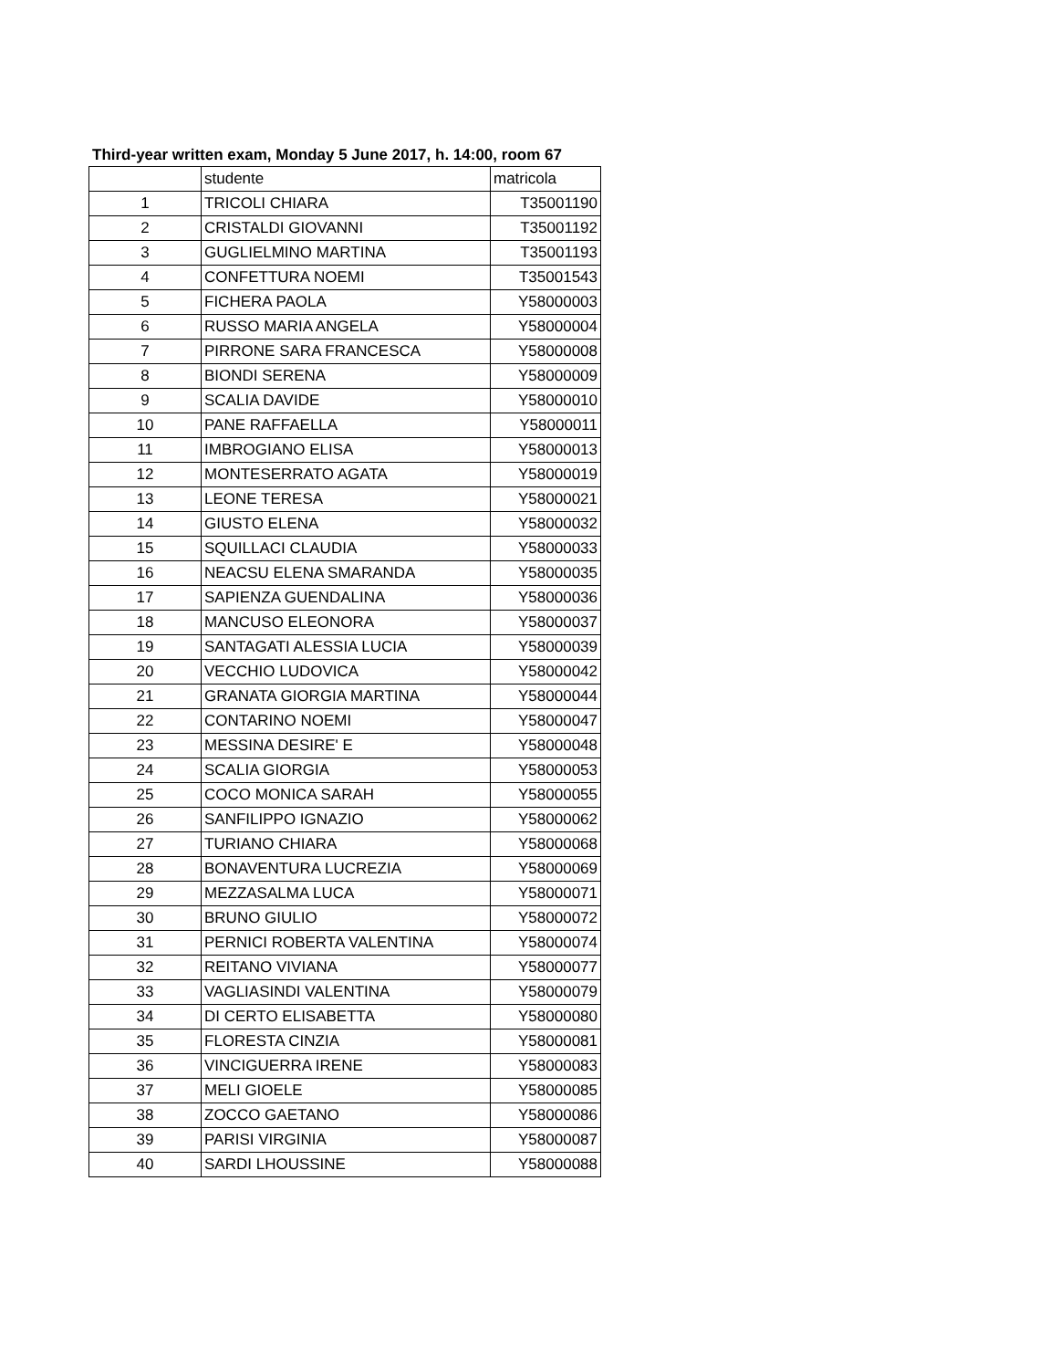Third-year written exam, Monday 5 June 2017, h. 14:00, room 67
| | studente | matricola |
| --- | --- | --- |
| 1 | TRICOLI CHIARA | T35001190 |
| 2 | CRISTALDI GIOVANNI | T35001192 |
| 3 | GUGLIELMINO MARTINA | T35001193 |
| 4 | CONFETTURA NOEMI | T35001543 |
| 5 | FICHERA PAOLA | Y58000003 |
| 6 | RUSSO MARIA ANGELA | Y58000004 |
| 7 | PIRRONE SARA FRANCESCA | Y58000008 |
| 8 | BIONDI SERENA | Y58000009 |
| 9 | SCALIA DAVIDE | Y58000010 |
| 10 | PANE RAFFAELLA | Y58000011 |
| 11 | IMBROGIANO ELISA | Y58000013 |
| 12 | MONTESERRATO AGATA | Y58000019 |
| 13 | LEONE TERESA | Y58000021 |
| 14 | GIUSTO ELENA | Y58000032 |
| 15 | SQUILLACI CLAUDIA | Y58000033 |
| 16 | NEACSU ELENA SMARANDA | Y58000035 |
| 17 | SAPIENZA GUENDALINA | Y58000036 |
| 18 | MANCUSO ELEONORA | Y58000037 |
| 19 | SANTAGATI ALESSIA LUCIA | Y58000039 |
| 20 | VECCHIO LUDOVICA | Y58000042 |
| 21 | GRANATA GIORGIA MARTINA | Y58000044 |
| 22 | CONTARINO NOEMI | Y58000047 |
| 23 | MESSINA DESIRE' E | Y58000048 |
| 24 | SCALIA GIORGIA | Y58000053 |
| 25 | COCO MONICA SARAH | Y58000055 |
| 26 | SANFILIPPO IGNAZIO | Y58000062 |
| 27 | TURIANO CHIARA | Y58000068 |
| 28 | BONAVENTURA LUCREZIA | Y58000069 |
| 29 | MEZZASALMA LUCA | Y58000071 |
| 30 | BRUNO GIULIO | Y58000072 |
| 31 | PERNICI ROBERTA VALENTINA | Y58000074 |
| 32 | REITANO VIVIANA | Y58000077 |
| 33 | VAGLIASINDI VALENTINA | Y58000079 |
| 34 | DI CERTO ELISABETTA | Y58000080 |
| 35 | FLORESTA CINZIA | Y58000081 |
| 36 | VINCIGUERRA IRENE | Y58000083 |
| 37 | MELI GIOELE | Y58000085 |
| 38 | ZOCCO GAETANO | Y58000086 |
| 39 | PARISI VIRGINIA | Y58000087 |
| 40 | SARDI LHOUSSINE | Y58000088 |